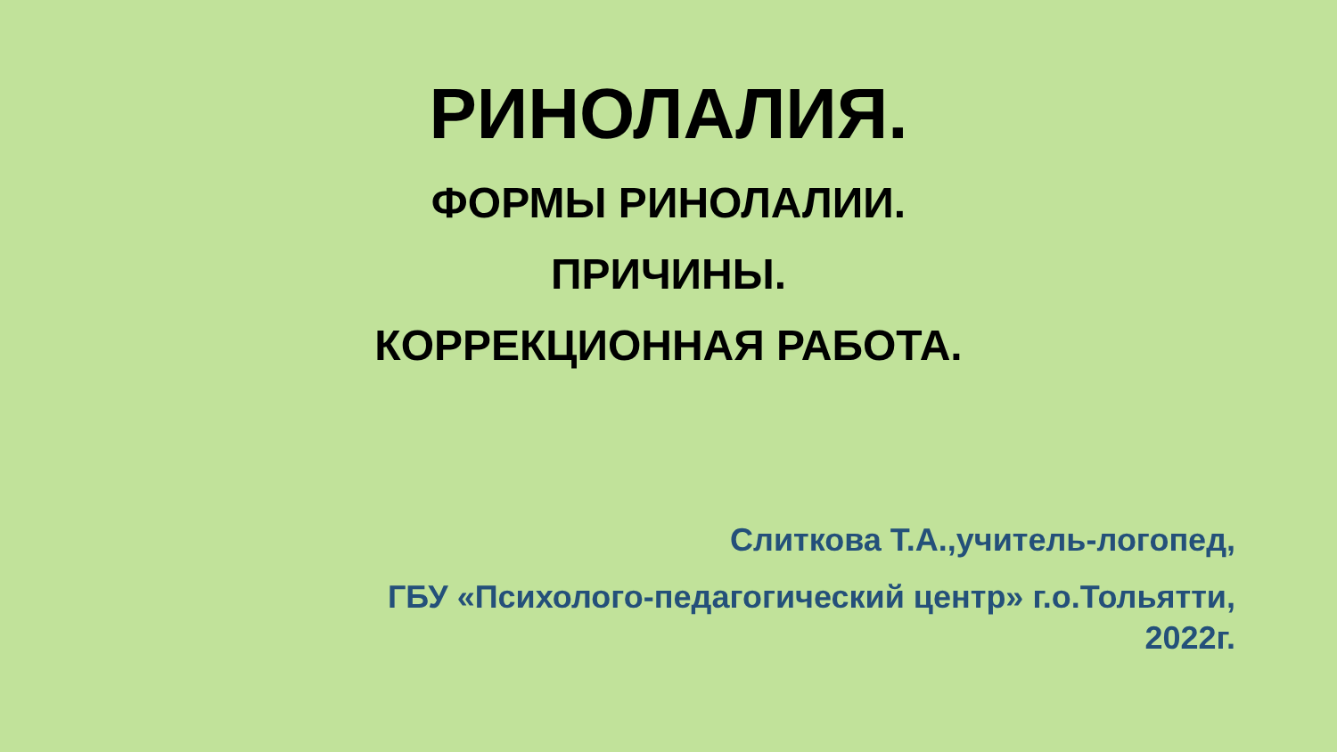РИНОЛАЛИЯ.
ФОРМЫ РИНОЛАЛИИ.
ПРИЧИНЫ.
КОРРЕКЦИОННАЯ РАБОТА.
Слиткова Т.А.,учитель-логопед,
ГБУ «Психолого-педагогический центр» г.о.Тольятти,
2022г.